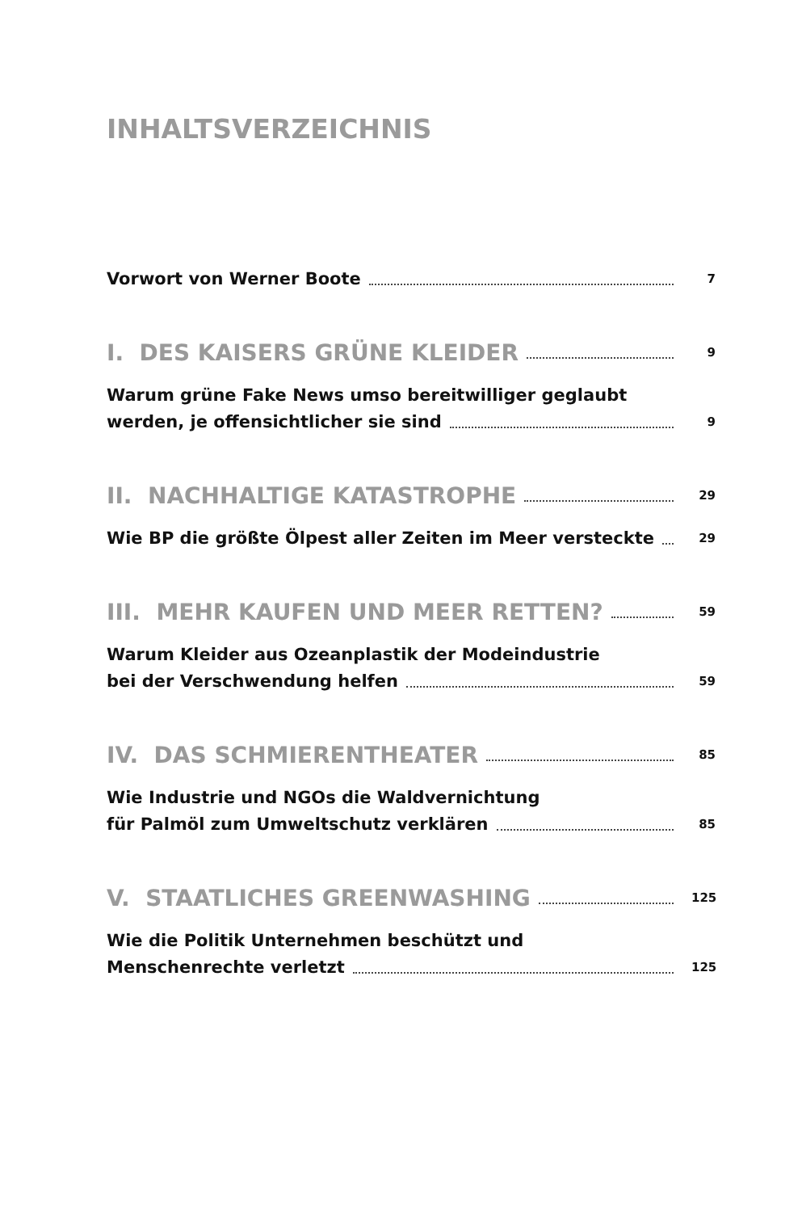INHALTSVERZEICHNIS
Vorwort von Werner Boote 7
I. DES KAISERS GRÜNE KLEIDER 9
Warum grüne Fake News umso bereitwilliger geglaubt
werden, je offensichtlicher sie sind 9
II. NACHHALTIGE KATASTROPHE 29
Wie BP die größte Ölpest aller Zeiten im Meer versteckte 29
III. MEHR KAUFEN UND MEER RETTEN? 59
Warum Kleider aus Ozeanplastik der Modeindustrie
bei der Verschwendung helfen 59
IV. DAS SCHMIERENTHEATER 85
Wie Industrie und NGOs die Waldvernichtung
für Palmöl zum Umweltschutz verklären 85
V. STAATLICHES GREENWASHING 125
Wie die Politik Unternehmen beschützt und
Menschenrechte verletzt 125